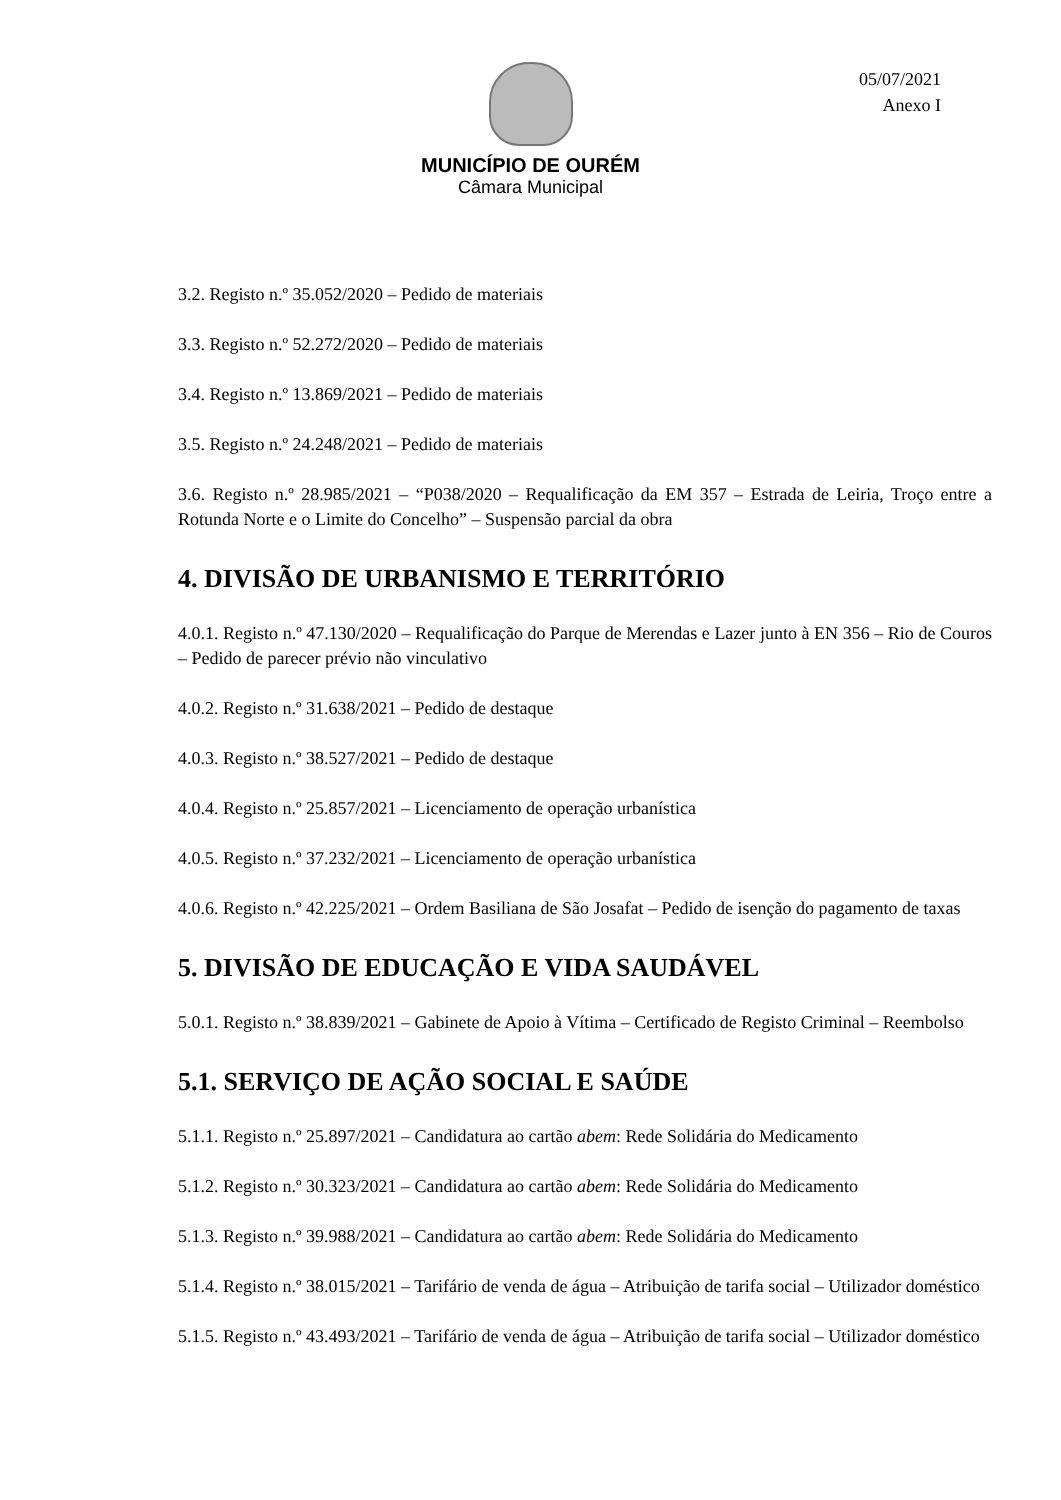MUNICÍPIO DE OURÉM
Câmara Municipal
05/07/2021
Anexo I
3.2. Registo n.º 35.052/2020 – Pedido de materiais
3.3. Registo n.º 52.272/2020 – Pedido de materiais
3.4. Registo n.º 13.869/2021 – Pedido de materiais
3.5. Registo n.º 24.248/2021 – Pedido de materiais
3.6. Registo n.º 28.985/2021 – “P038/2020 – Requalificação da EM 357 – Estrada de Leiria, Troço entre a Rotunda Norte e o Limite do Concelho” – Suspensão parcial da obra
4. DIVISÃO DE URBANISMO E TERRITÓRIO
4.0.1. Registo n.º 47.130/2020 – Requalificação do Parque de Merendas e Lazer junto à EN 356 – Rio de Couros – Pedido de parecer prévio não vinculativo
4.0.2. Registo n.º 31.638/2021 – Pedido de destaque
4.0.3. Registo n.º 38.527/2021 – Pedido de destaque
4.0.4. Registo n.º 25.857/2021 – Licenciamento de operação urbanística
4.0.5. Registo n.º 37.232/2021 – Licenciamento de operação urbanística
4.0.6. Registo n.º 42.225/2021 – Ordem Basiliana de São Josafat – Pedido de isenção do pagamento de taxas
5. DIVISÃO DE EDUCAÇÃO E VIDA SAUDÁVEL
5.0.1. Registo n.º 38.839/2021 – Gabinete de Apoio à Vítima – Certificado de Registo Criminal – Reembolso
5.1. SERVIÇO DE AÇÃO SOCIAL E SAÚDE
5.1.1. Registo n.º 25.897/2021 – Candidatura ao cartão abem: Rede Solidária do Medicamento
5.1.2. Registo n.º 30.323/2021 – Candidatura ao cartão abem: Rede Solidária do Medicamento
5.1.3. Registo n.º 39.988/2021 – Candidatura ao cartão abem: Rede Solidária do Medicamento
5.1.4. Registo n.º 38.015/2021 – Tarifário de venda de água – Atribuição de tarifa social – Utilizador doméstico
5.1.5. Registo n.º 43.493/2021 – Tarifário de venda de água – Atribuição de tarifa social – Utilizador doméstico